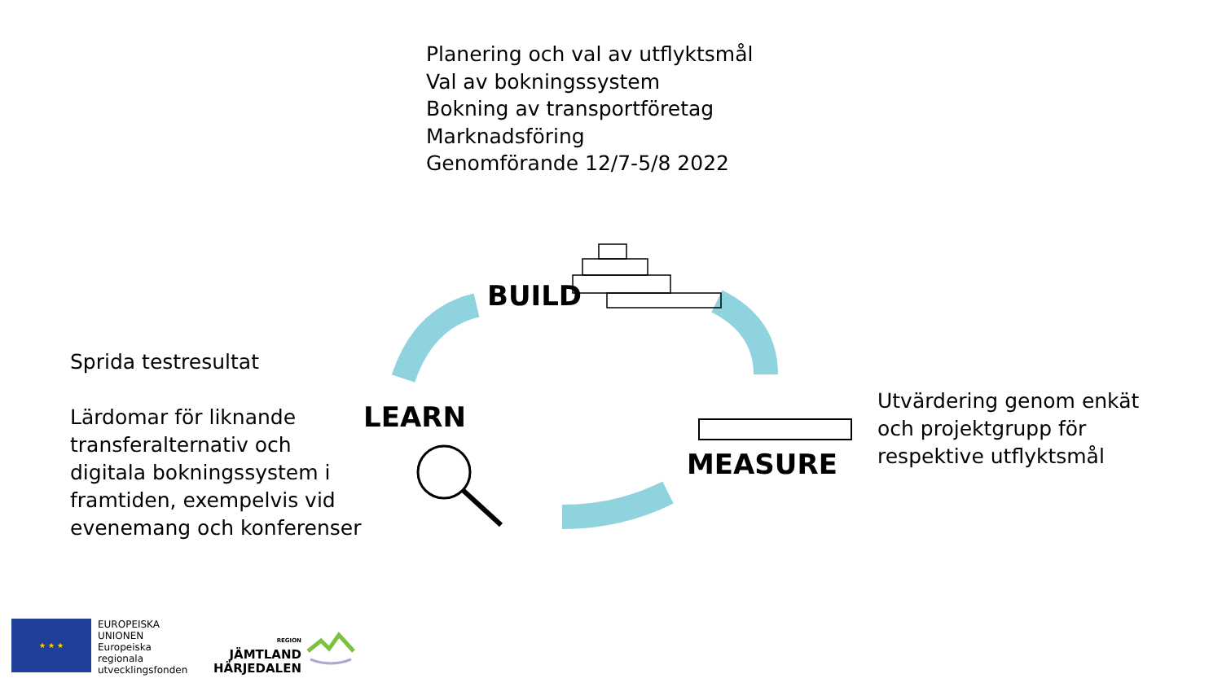Planering och val av utflyktsmål
Val av bokningssystem
Bokning av transportföretag
Marknadsföring
Genomförande 12/7-5/8 2022
Sprida testresultat
Lärdomar för liknande transferalternativ och digitala bokningssystem i framtiden, exempelvis vid evenemang och konferenser
BUILD
LEARN
MEASURE
Utvärdering genom enkät
och projektgrupp för
respektive utflyktsmål
★ ★ ★
EUROPEISKA
UNIONEN
Europeiska
regionala
utvecklingsfonden
REGION
JÄMTLAND
HÄRJEDALEN